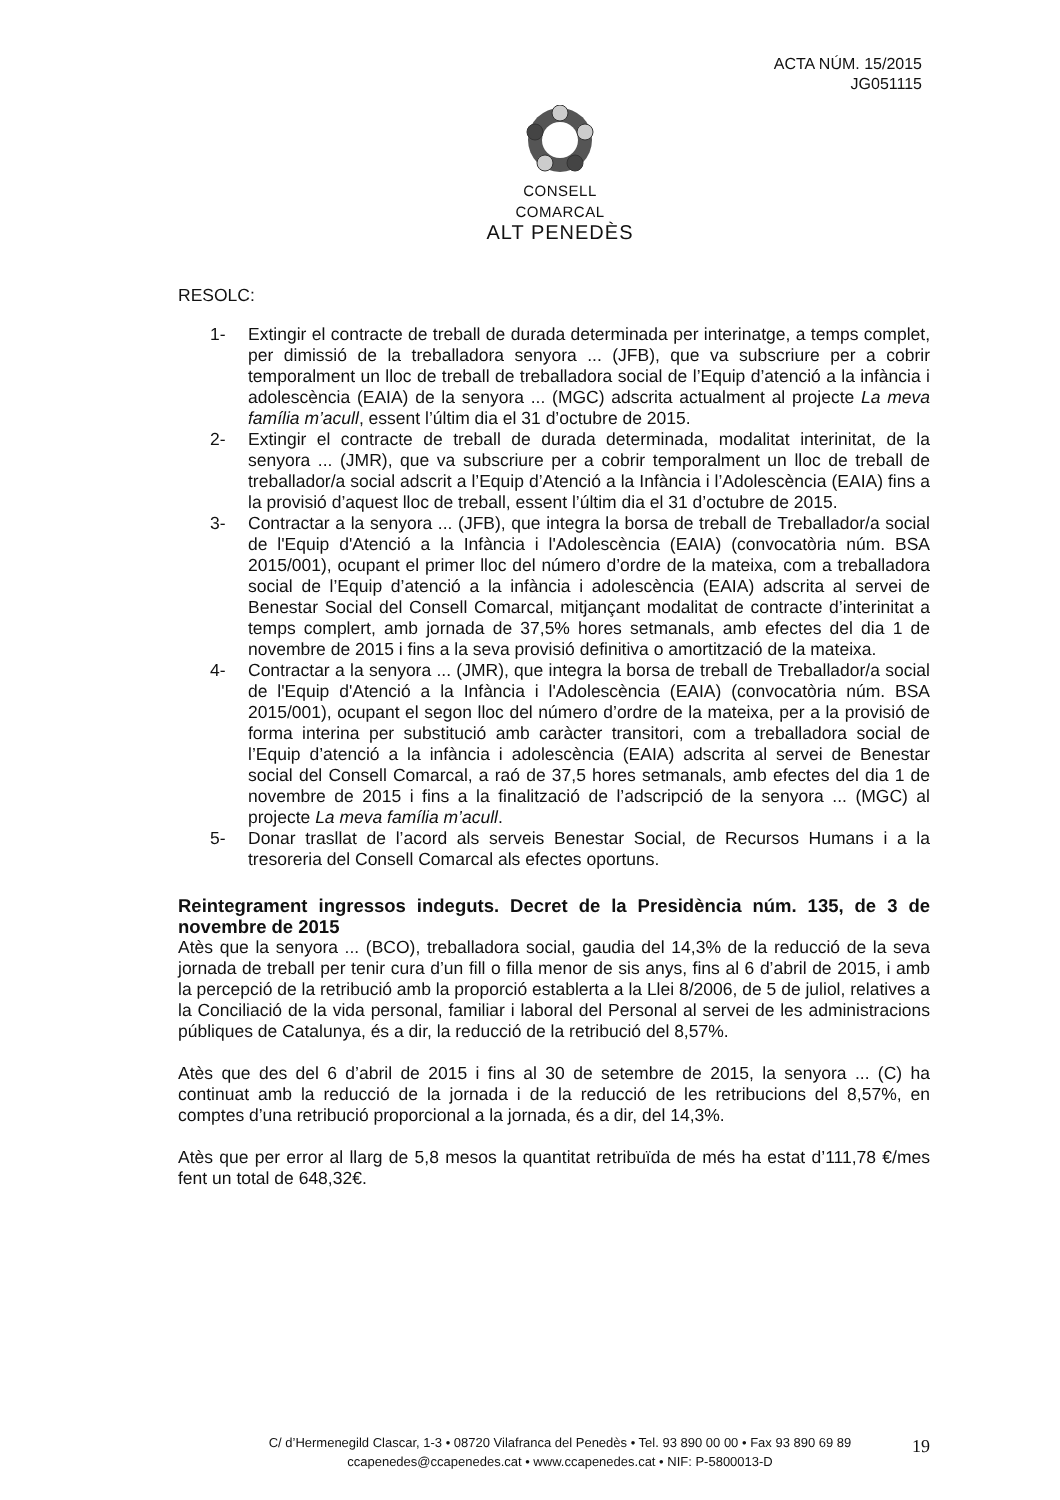ACTA NÚM. 15/2015
JG051115
CONSELL COMARCAL
ALT PENEDÈS
RESOLC:
1- Extingir el contracte de treball de durada determinada per interinatge, a temps complet, per dimissió de la treballadora senyora ... (JFB), que va subscriure per a cobrir temporalment un lloc de treball de treballadora social de l’Equip d’atenció a la infància i adolescència (EAIA) de la senyora ... (MGC) adscrita actualment al projecte La meva família m’acull, essent l’últim dia el 31 d’octubre de 2015.
2- Extingir el contracte de treball de durada determinada, modalitat interinitat, de la senyora ... (JMR), que va subscriure per a cobrir temporalment un lloc de treball de treballador/a social adscrit a l’Equip d’Atenció a la Infància i l’Adolescència (EAIA) fins a la provisió d’aquest lloc de treball, essent l’últim dia el 31 d’octubre de 2015.
3- Contractar a la senyora ... (JFB), que integra la borsa de treball de Treballador/a social de l'Equip d'Atenció a la Infància i l'Adolescència (EAIA) (convocatòria núm. BSA 2015/001), ocupant el primer lloc del número d’ordre de la mateixa, com a treballadora social de l’Equip d’atenció a la infància i adolescència (EAIA) adscrita al servei de Benestar Social del Consell Comarcal, mitjançant modalitat de contracte d’interinitat a temps complert, amb jornada de 37,5% hores setmanals, amb efectes del dia 1 de novembre de 2015 i fins a la seva provisió definitiva o amortització de la mateixa.
4- Contractar a la senyora ... (JMR), que integra la borsa de treball de Treballador/a social de l'Equip d'Atenció a la Infància i l'Adolescència (EAIA) (convocatòria núm. BSA 2015/001), ocupant el segon lloc del número d’ordre de la mateixa, per a la provisió de forma interina per substitució amb caràcter transitori, com a treballadora social de l’Equip d’atenció a la infància i adolescència (EAIA) adscrita al servei de Benestar social del Consell Comarcal, a raó de 37,5 hores setmanals, amb efectes del dia 1 de novembre de 2015 i fins a la finalització de l’adscripció de la senyora ... (MGC) al projecte La meva família m’acull.
5- Donar trasllat de l’acord als serveis Benestar Social, de Recursos Humans i a la tresoreria del Consell Comarcal als efectes oportuns.
Reintegrament ingressos indeguts. Decret de la Presidència núm. 135, de 3 de novembre de 2015
Atès que la senyora ... (BCO), treballadora social, gaudia del 14,3% de la reducció de la seva jornada de treball per tenir cura d’un fill o filla menor de sis anys, fins al 6 d’abril de 2015, i amb la percepció de la retribució amb la proporció establerta a la Llei 8/2006, de 5 de juliol, relatives a la Conciliació de la vida personal, familiar i laboral del Personal al servei de les administracions públiques de Catalunya, és a dir, la reducció de la retribució del 8,57%.
Atès que des del 6 d’abril de 2015 i fins al 30 de setembre de 2015, la senyora ... (C) ha continuat amb la reducció de la jornada i de la reducció de les retribucions del 8,57%, en comptes d’una retribució proporcional a la jornada, és a dir, del 14,3%.
Atès que per error al llarg de 5,8 mesos la quantitat retribuïda de més ha estat d’111,78 €/mes fent un total de 648,32€.
C/ d’Hermenegild Clascar, 1-3 • 08720 Vilafranca del Penedès • Tel. 93 890 00 00 • Fax 93 890 69 89
ccapenedes@ccapenedes.cat • www.ccapenedes.cat • NIF: P-5800013-D
19